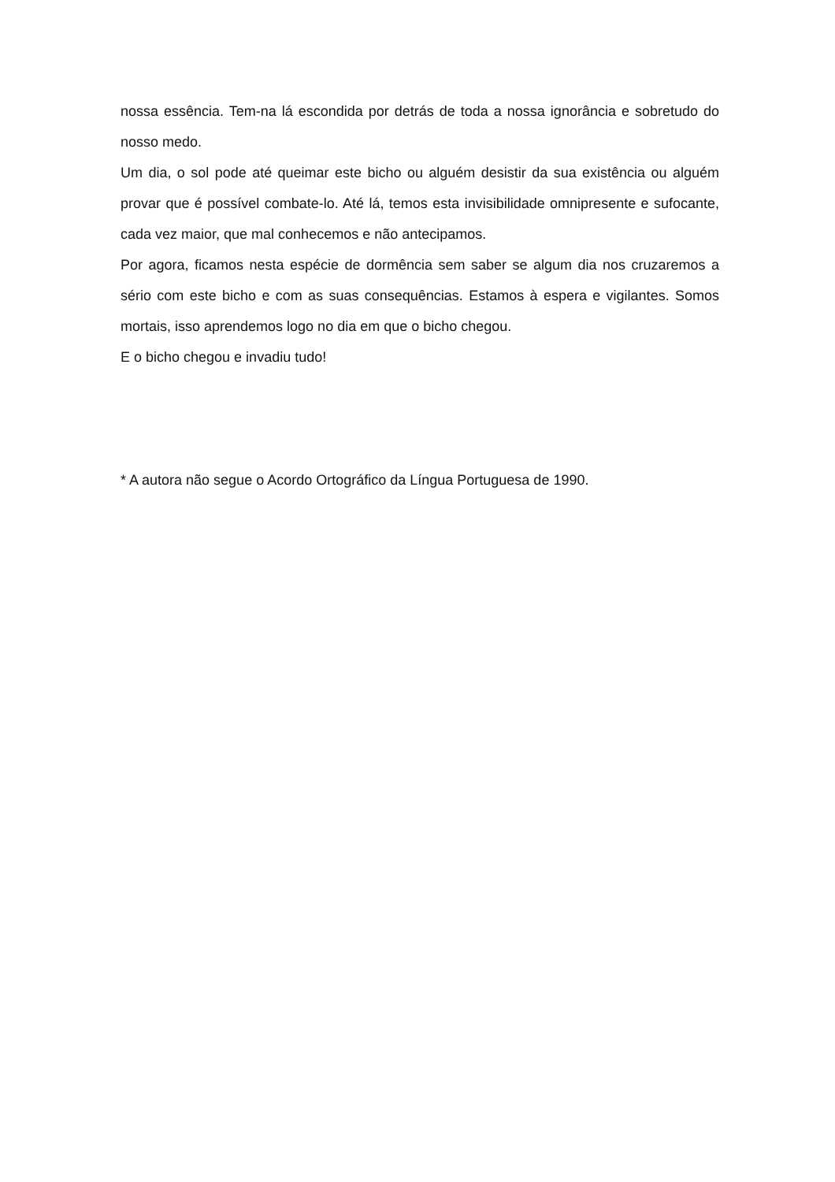nossa essência. Tem-na lá escondida por detrás de toda a nossa ignorância e sobretudo do nosso medo.
Um dia, o sol pode até queimar este bicho ou alguém desistir da sua existência ou alguém provar que é possível combate-lo. Até lá, temos esta invisibilidade omnipresente e sufocante, cada vez maior, que mal conhecemos e não antecipamos.
Por agora, ficamos nesta espécie de dormência sem saber se algum dia nos cruzaremos a sério com este bicho e com as suas consequências. Estamos à espera e vigilantes. Somos mortais, isso aprendemos logo no dia em que o bicho chegou.
E o bicho chegou e invadiu tudo!
* A autora não segue o Acordo Ortográfico da Língua Portuguesa de 1990.